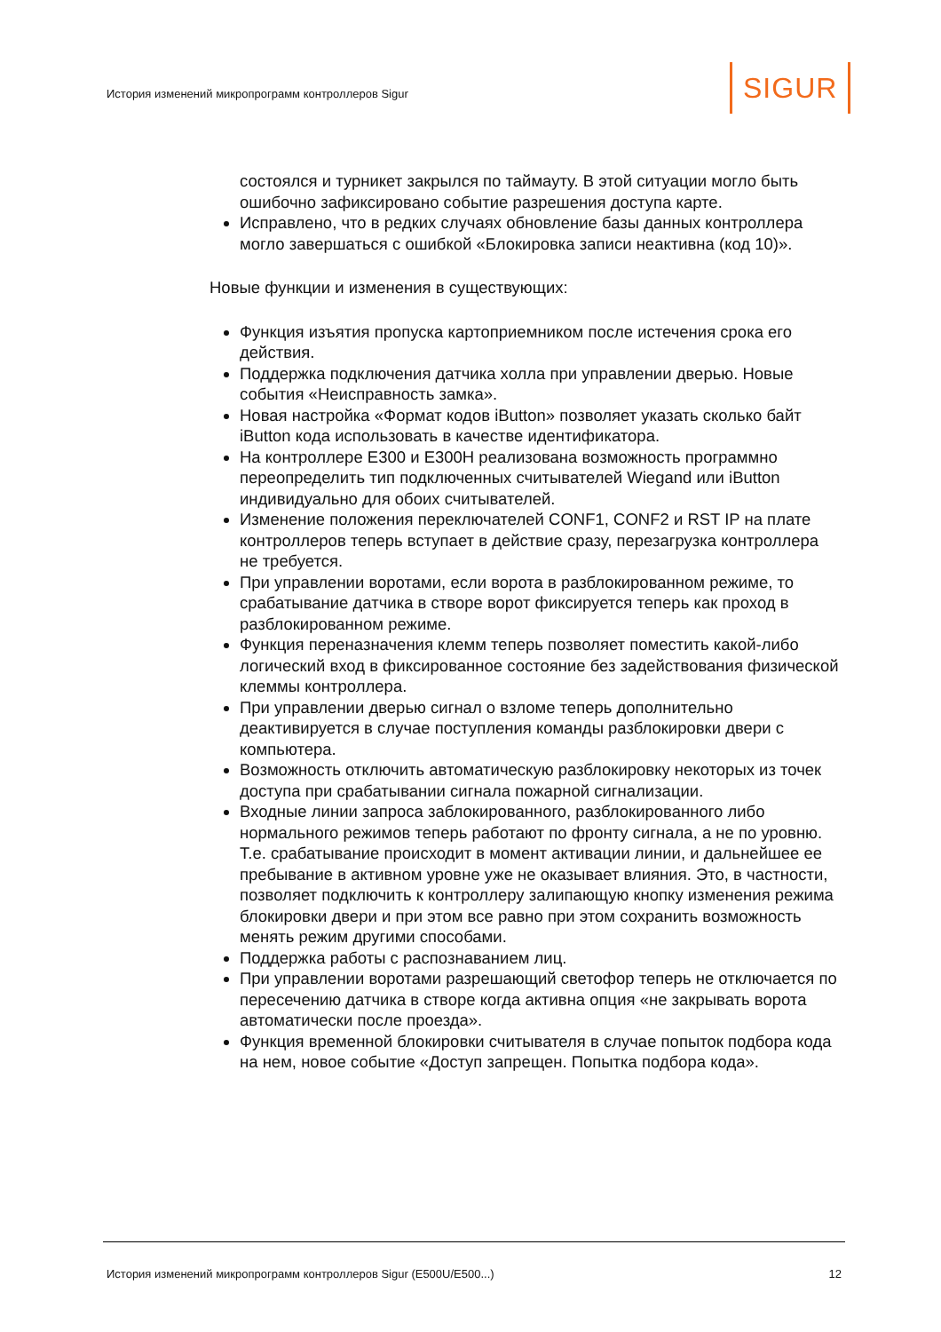История изменений микропрограмм контроллеров Sigur
SIGUR
состоялся и турникет закрылся по таймауту. В этой ситуации могло быть ошибочно зафиксировано событие разрешения доступа карте.
Исправлено, что в редких случаях обновление базы данных контроллера могло завершаться с ошибкой «Блокировка записи неактивна (код 10)».
Новые функции и изменения в существующих:
Функция изъятия пропуска картоприемником после истечения срока его действия.
Поддержка подключения датчика холла при управлении дверью. Новые события «Неисправность замка».
Новая настройка «Формат кодов iButton» позволяет указать сколько байт iButton кода использовать в качестве идентификатора.
На контроллере E300 и E300H реализована возможность программно переопределить тип подключенных считывателей Wiegand или iButton индивидуально для обоих считывателей.
Изменение положения переключателей CONF1, CONF2 и RST IP на плате контроллеров теперь вступает в действие сразу, перезагрузка контроллера не требуется.
При управлении воротами, если ворота в разблокированном режиме, то срабатывание датчика в створе ворот фиксируется теперь как проход в разблокированном режиме.
Функция переназначения клемм теперь позволяет поместить какой-либо логический вход в фиксированное состояние без задействования физической клеммы контроллера.
При управлении дверью сигнал о взломе теперь дополнительно деактивируется в случае поступления команды разблокировки двери с компьютера.
Возможность отключить автоматическую разблокировку некоторых из точек доступа при срабатывании сигнала пожарной сигнализации.
Входные линии запроса заблокированного, разблокированного либо нормального режимов теперь работают по фронту сигнала, а не по уровню. Т.е. срабатывание происходит в момент активации линии, и дальнейшее ее пребывание в активном уровне уже не оказывает влияния. Это, в частности, позволяет подключить к контроллеру залипающую кнопку изменения режима блокировки двери и при этом все равно при этом сохранить возможность менять режим другими способами.
Поддержка работы с распознаванием лиц.
При управлении воротами разрешающий светофор теперь не отключается по пересечению датчика в створе когда активна опция «не закрывать ворота автоматически после проезда».
Функция временной блокировки считывателя в случае попыток подбора кода на нем, новое событие «Доступ запрещен. Попытка подбора кода».
История изменений микропрограмм контроллеров Sigur (E500U/E500...) 12